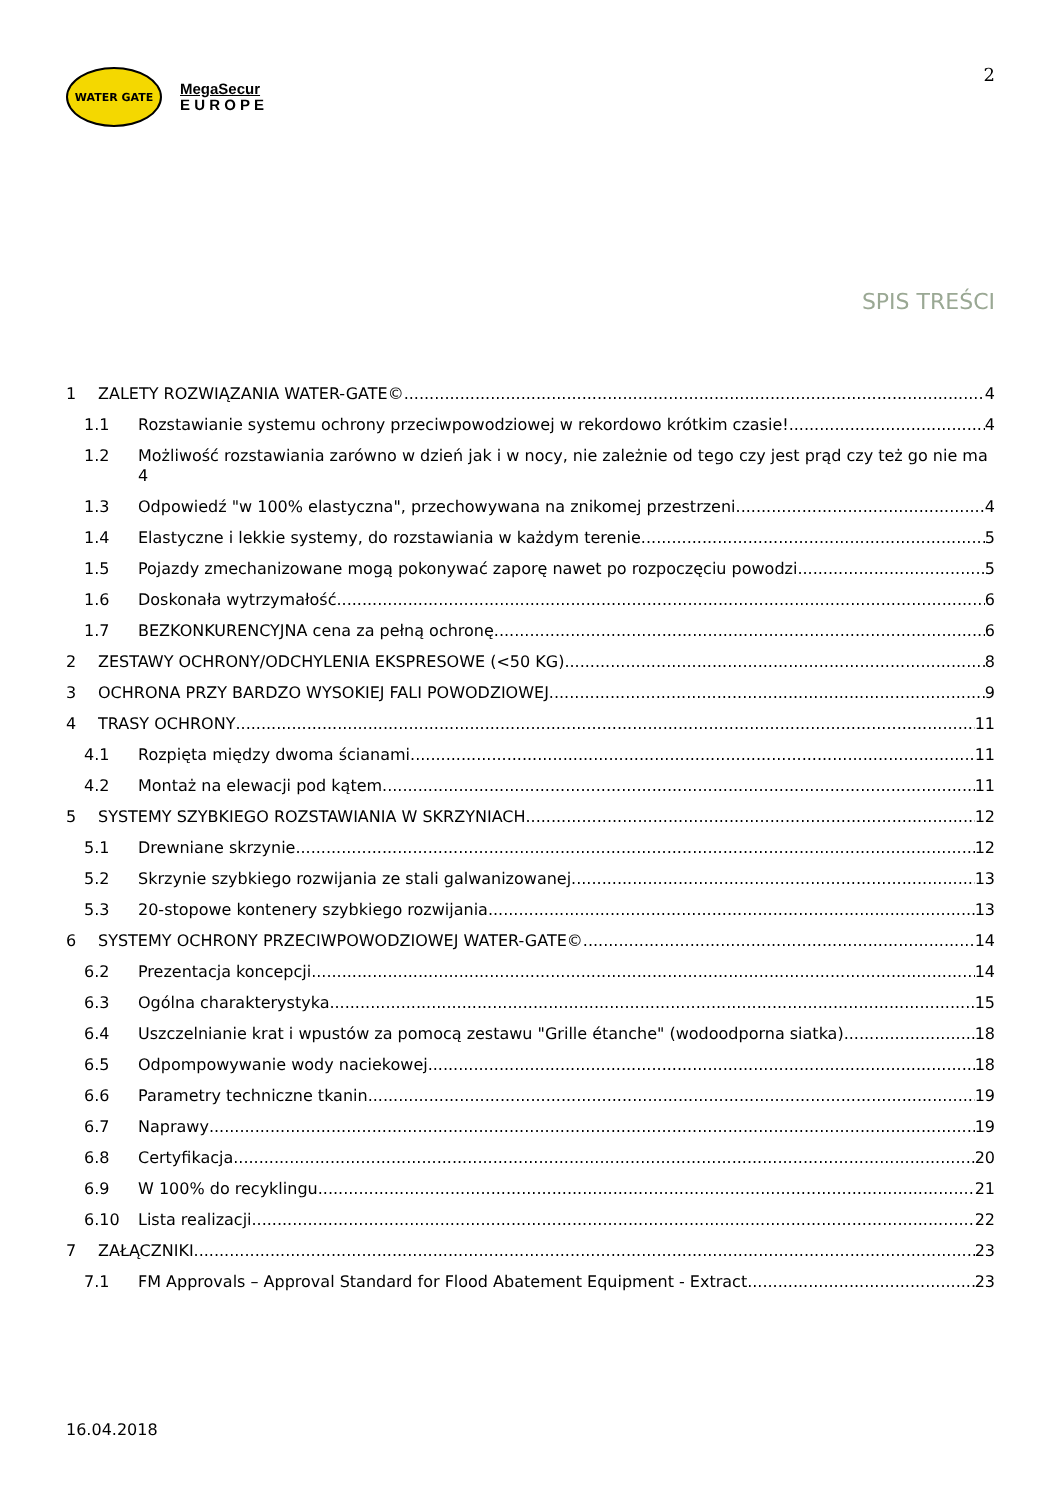WATER GATE
MegaSecur
E U R O P E
2
SPIS TREŚCI
1 ZALETY ROZWIĄZANIA WATER-GATE© 4
1.1 Rozstawianie systemu ochrony przeciwpowodziowej w rekordowo krótkim czasie! 4
1.2 Możliwość rozstawiania zarówno w dzień jak i w nocy, nie zależnie od tego czy jest prąd czy też go nie ma 4
1.3 Odpowiedź "w 100% elastyczna", przechowywana na znikomej przestrzeni 4
1.4 Elastyczne i lekkie systemy, do rozstawiania w każdym terenie. 5
1.5 Pojazdy zmechanizowane mogą pokonywać zaporę nawet po rozpoczęciu powodzi 5
1.6 Doskonała wytrzymałość 6
1.7 BEZKONKURENCYJNA cena za pełną ochronę 6
2 ZESTAWY OCHRONY/ODCHYLENIA EKSPRESOWE (<50 KG) 8
3 OCHRONA PRZY BARDZO WYSOKIEJ FALI POWODZIOWEJ 9
4 TRASY OCHRONY 11
4.1 Rozpięta między dwoma ścianami 11
4.2 Montaż na elewacji pod kątem 11
5 SYSTEMY SZYBKIEGO ROZSTAWIANIA W SKRZYNIACH 12
5.1 Drewniane skrzynie 12
5.2 Skrzynie szybkiego rozwijania ze stali galwanizowanej 13
5.3 20-stopowe kontenery szybkiego rozwijania 13
6 SYSTEMY OCHRONY PRZECIWPOWODZIOWEJ WATER-GATE© 14
6.2 Prezentacja koncepcji 14
6.3 Ogólna charakterystyka 15
6.4 Uszczelnianie krat i wpustów za pomocą zestawu "Grille étanche" (wodoodporna siatka) 18
6.5 Odpompowywanie wody naciekowej 18
6.6 Parametry techniczne tkanin 19
6.7 Naprawy 19
6.8 Certyfikacja 20
6.9 W 100% do recyklingu 21
6.10 Lista realizacji 22
7 ZAŁĄCZNIKI 23
7.1 FM Approvals – Approval Standard for Flood Abatement Equipment - Extract 23
16.04.2018